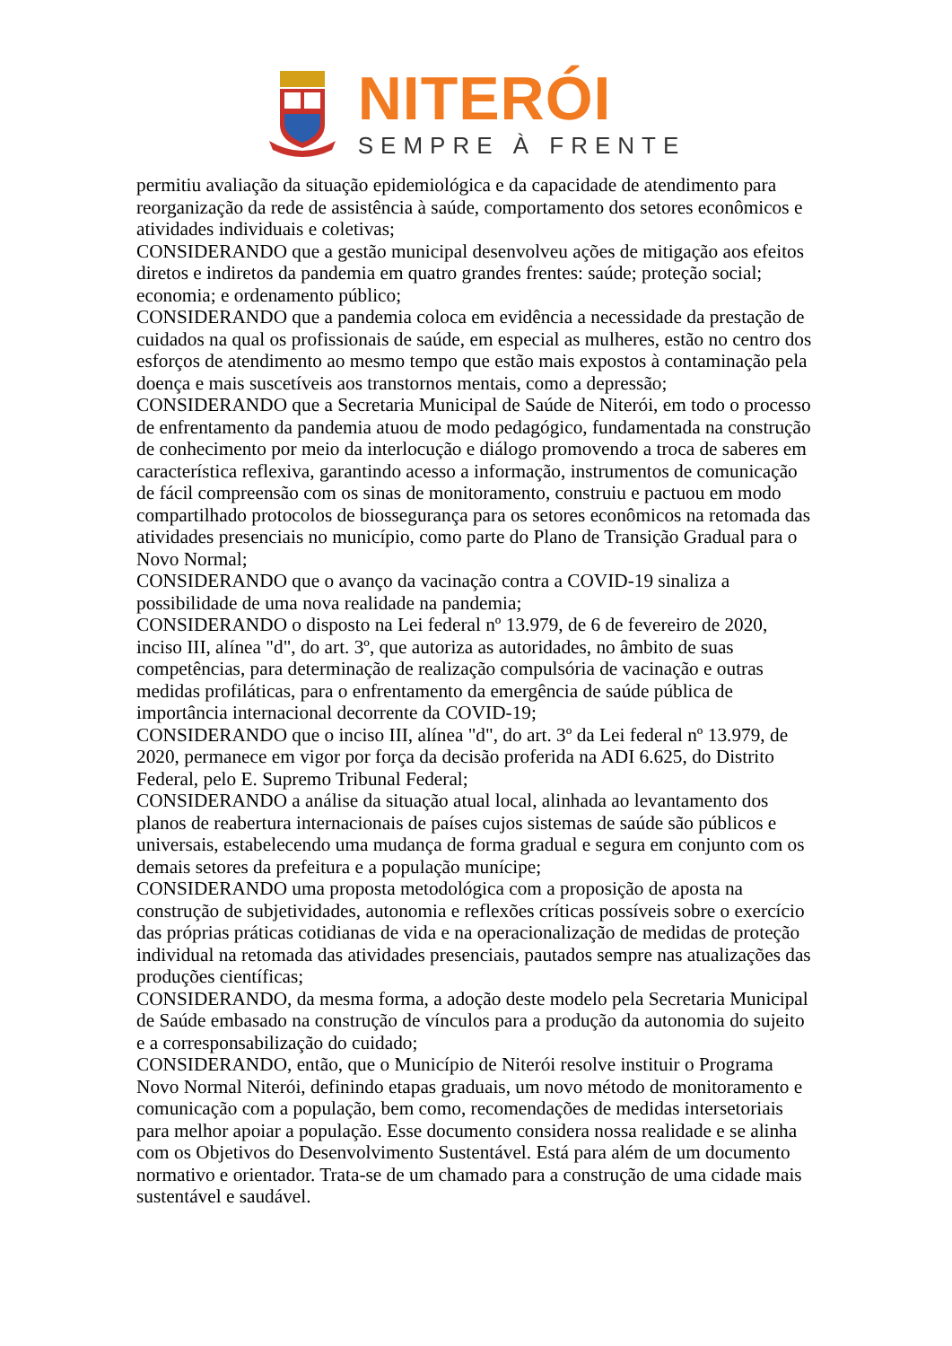NITERÓI
SEMPRE À FRENTE
permitiu avaliação da situação epidemiológica e da capacidade de atendimento para reorganização da rede de assistência à saúde, comportamento dos setores econômicos e atividades individuais e coletivas;
CONSIDERANDO que a gestão municipal desenvolveu ações de mitigação aos efeitos diretos e indiretos da pandemia em quatro grandes frentes: saúde; proteção social; economia; e ordenamento público;
CONSIDERANDO que a pandemia coloca em evidência a necessidade da prestação de cuidados na qual os profissionais de saúde, em especial as mulheres, estão no centro dos esforços de atendimento ao mesmo tempo que estão mais expostos à contaminação pela doença e mais suscetíveis aos transtornos mentais, como a depressão;
CONSIDERANDO que a Secretaria Municipal de Saúde de Niterói, em todo o processo de enfrentamento da pandemia atuou de modo pedagógico, fundamentada na construção de conhecimento por meio da interlocução e diálogo promovendo a troca de saberes em característica reflexiva, garantindo acesso a informação, instrumentos de comunicação de fácil compreensão com os sinas de monitoramento, construiu e pactuou em modo compartilhado protocolos de biossegurança para os setores econômicos na retomada das atividades presenciais no município, como parte do Plano de Transição Gradual para o Novo Normal;
CONSIDERANDO que o avanço da vacinação contra a COVID-19 sinaliza a possibilidade de uma nova realidade na pandemia;
CONSIDERANDO o disposto na Lei federal nº 13.979, de 6 de fevereiro de 2020, inciso III, alínea "d", do art. 3º, que autoriza as autoridades, no âmbito de suas competências, para determinação de realização compulsória de vacinação e outras medidas profiláticas, para o enfrentamento da emergência de saúde pública de importância internacional decorrente da COVID-19;
CONSIDERANDO que o inciso III, alínea "d", do art. 3º da Lei federal nº 13.979, de 2020, permanece em vigor por força da decisão proferida na ADI 6.625, do Distrito Federal, pelo E. Supremo Tribunal Federal;
CONSIDERANDO a análise da situação atual local, alinhada ao levantamento dos planos de reabertura internacionais de países cujos sistemas de saúde são públicos e universais, estabelecendo uma mudança de forma gradual e segura em conjunto com os demais setores da prefeitura e a população munícipe;
CONSIDERANDO uma proposta metodológica com a proposição de aposta na construção de subjetividades, autonomia e reflexões críticas possíveis sobre o exercício das próprias práticas cotidianas de vida e na operacionalização de medidas de proteção individual na retomada das atividades presenciais, pautados sempre nas atualizações das produções científicas;
CONSIDERANDO, da mesma forma, a adoção deste modelo pela Secretaria Municipal de Saúde embasado na construção de vínculos para a produção da autonomia do sujeito e a corresponsabilização do cuidado;
CONSIDERANDO, então, que o Município de Niterói resolve instituir o Programa Novo Normal Niterói, definindo etapas graduais, um novo método de monitoramento e comunicação com a população, bem como, recomendações de medidas intersetoriais para melhor apoiar a população. Esse documento considera nossa realidade e se alinha com os Objetivos do Desenvolvimento Sustentável. Está para além de um documento normativo e orientador. Trata-se de um chamado para a construção de uma cidade mais sustentável e saudável.